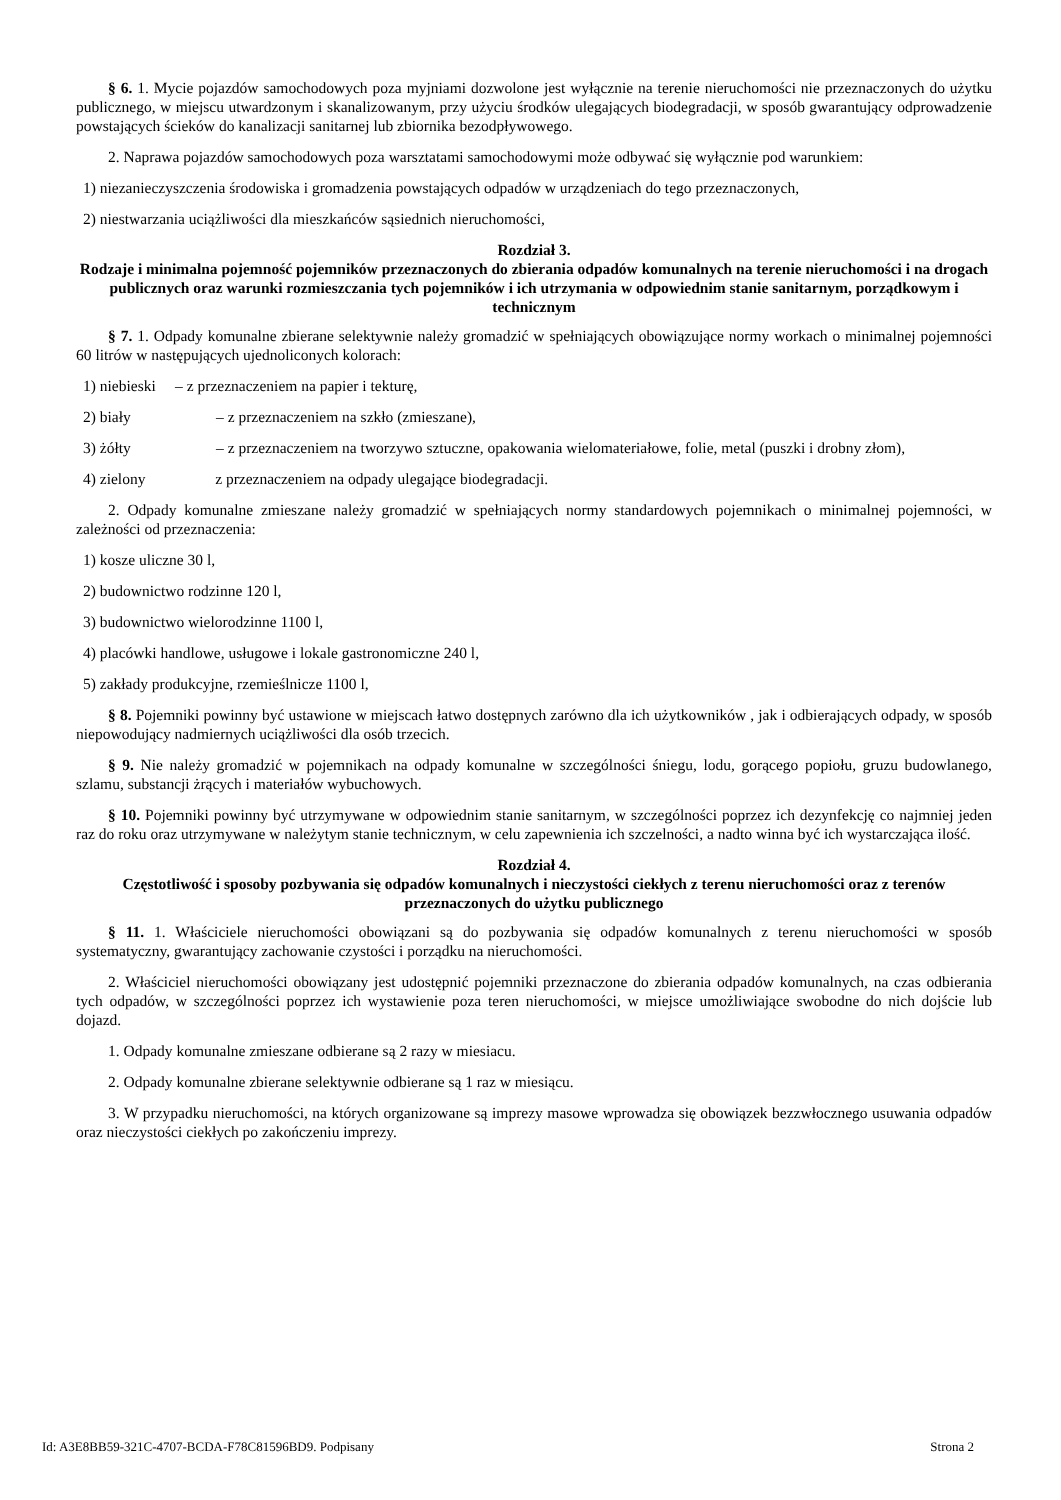§ 6. 1. Mycie pojazdów samochodowych poza myjniami dozwolone jest wyłącznie na terenie nieruchomości nie przeznaczonych do użytku publicznego, w miejscu utwardzonym i skanalizowanym, przy użyciu środków ulegających biodegradacji, w sposób gwarantujący odprowadzenie powstających ścieków do kanalizacji sanitarnej lub zbiornika bezodpływowego.
2. Naprawa pojazdów samochodowych poza warsztatami samochodowymi może odbywać się wyłącznie pod warunkiem:
1) niezanieczyszczenia środowiska i gromadzenia powstających odpadów w urządzeniach do tego przeznaczonych,
2) niestwarzania uciążliwości dla mieszkańców sąsiednich nieruchomości,
Rozdział 3.
Rodzaje i minimalna pojemność pojemników przeznaczonych do zbierania odpadów komunalnych na terenie nieruchomości i na drogach publicznych oraz warunki rozmieszczania tych pojemników i ich utrzymania w odpowiednim stanie sanitarnym, porządkowym i technicznym
§ 7. 1. Odpady komunalne zbierane selektywnie należy gromadzić w spełniających obowiązujące normy workach o minimalnej pojemności 60 litrów w następujących ujednoliconych kolorach:
1) niebieski – z przeznaczeniem na papier i tekturę,
2) biały – z przeznaczeniem na szkło (zmieszane),
3) żółty – z przeznaczeniem na tworzywo sztuczne, opakowania wielomateriałowe, folie, metal (puszki i drobny złom),
4) zielony z przeznaczeniem na odpady ulegające biodegradacji.
2. Odpady komunalne zmieszane należy gromadzić w spełniających normy standardowych pojemnikach o minimalnej pojemności, w zależności od przeznaczenia:
1) kosze uliczne 30 l,
2) budownictwo rodzinne 120 l,
3) budownictwo wielorodzinne 1100 l,
4) placówki handlowe, usługowe i lokale gastronomiczne 240 l,
5) zakłady produkcyjne, rzemieślnicze 1100 l,
§ 8. Pojemniki powinny być ustawione w miejscach łatwo dostępnych zarówno dla ich użytkowników , jak i odbierających odpady, w sposób niepowodujący nadmiernych uciążliwości dla osób trzecich.
§ 9. Nie należy gromadzić w pojemnikach na odpady komunalne w szczególności śniegu, lodu, gorącego popiołu, gruzu budowlanego, szlamu, substancji żrących i materiałów wybuchowych.
§ 10. Pojemniki powinny być utrzymywane w odpowiednim stanie sanitarnym, w szczególności poprzez ich dezynfekcję co najmniej jeden raz do roku oraz utrzymywane w należytym stanie technicznym, w celu zapewnienia ich szczelności, a nadto winna być ich wystarczająca ilość.
Rozdział 4.
Częstotliwość i sposoby pozbywania się odpadów komunalnych i nieczystości ciekłych z terenu nieruchomości oraz z terenów przeznaczonych do użytku publicznego
§ 11. 1. Właściciele nieruchomości obowiązani są do pozbywania się odpadów komunalnych z terenu nieruchomości w sposób systematyczny, gwarantujący zachowanie czystości i porządku na nieruchomości.
2. Właściciel nieruchomości obowiązany jest udostępnić pojemniki przeznaczone do zbierania odpadów komunalnych, na czas odbierania tych odpadów, w szczególności poprzez ich wystawienie poza teren nieruchomości, w miejsce umożliwiające swobodne do nich dojście lub dojazd.
1. Odpady komunalne zmieszane odbierane są 2 razy w miesiacu.
2. Odpady komunalne zbierane selektywnie odbierane są 1 raz w miesiącu.
3. W przypadku nieruchomości, na których organizowane są imprezy masowe wprowadza się obowiązek bezzwłocznego usuwania odpadów oraz nieczystości ciekłych po zakończeniu imprezy.
Id: A3E8BB59-321C-4707-BCDA-F78C81596BD9. Podpisany Strona 2